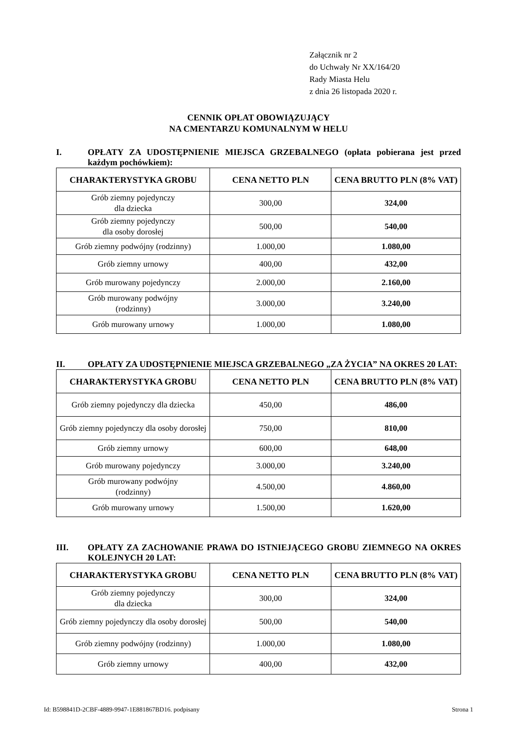Załącznik nr 2
do Uchwały Nr XX/164/20
Rady Miasta Helu
z dnia 26 listopada 2020 r.
CENNIK OPŁAT OBOWIĄZUJĄCY
NA CMENTARZU KOMUNALNYM W HELU
I. OPŁATY ZA UDOSTĘPNIENIE MIEJSCA GRZEBALNEGO (opłata pobierana jest przed każdym pochówkiem):
| CHARAKTERYSTYKA GROBU | CENA NETTO PLN | CENA BRUTTO PLN (8% VAT) |
| --- | --- | --- |
| Grób ziemny pojedynczy dla dziecka | 300,00 | 324,00 |
| Grób ziemny pojedynczy dla osoby dorosłej | 500,00 | 540,00 |
| Grób ziemny podwójny (rodzinny) | 1.000,00 | 1.080,00 |
| Grób ziemny urnowy | 400,00 | 432,00 |
| Grób murowany pojedynczy | 2.000,00 | 2.160,00 |
| Grób murowany podwójny (rodzinny) | 3.000,00 | 3.240,00 |
| Grób murowany urnowy | 1.000,00 | 1.080,00 |
II. OPŁATY ZA UDOSTĘPNIENIE MIEJSCA GRZEBALNEGO „ZA ŻYCIA” NA OKRES 20 LAT:
| CHARAKTERYSTYKA GROBU | CENA NETTO PLN | CENA BRUTTO PLN (8% VAT) |
| --- | --- | --- |
| Grób ziemny pojedynczy dla dziecka | 450,00 | 486,00 |
| Grób ziemny pojedynczy dla osoby dorosłej | 750,00 | 810,00 |
| Grób ziemny urnowy | 600,00 | 648,00 |
| Grób murowany pojedynczy | 3.000,00 | 3.240,00 |
| Grób murowany podwójny (rodzinny) | 4.500,00 | 4.860,00 |
| Grób murowany urnowy | 1.500,00 | 1.620,00 |
III. OPŁATY ZA ZACHOWANIE PRAWA DO ISTNIEJĄCEGO GROBU ZIEMNEGO NA OKRES KOLEJNYCH 20 LAT:
| CHARAKTERYSTYKA GROBU | CENA NETTO PLN | CENA BRUTTO PLN (8% VAT) |
| --- | --- | --- |
| Grób ziemny pojedynczy dla dziecka | 300,00 | 324,00 |
| Grób ziemny pojedynczy dla osoby dorosłej | 500,00 | 540,00 |
| Grób ziemny podwójny (rodzinny) | 1.000,00 | 1.080,00 |
| Grób ziemny urnowy | 400,00 | 432,00 |
Id: B598841D-2CBF-4889-9947-1E881867BD16. podpisany Strona 1